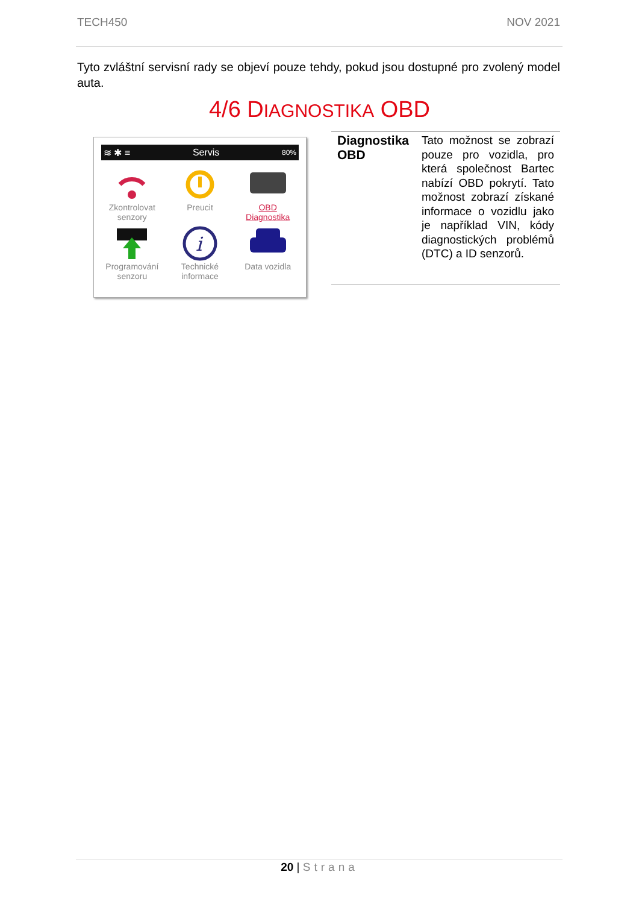TECH450 NOV 2021
Tyto zvláštní servisní rady se objeví pouze tehdy, pokud jsou dostupné pro zvolený model auta.
4/6 DIAGNOSTIKA OBD
≋ ✱ ≡ Servis 80%
Zkontrolovat senzory
Preucit
OBD Diagnostika
Programování senzoru
i
Technické informace
Data vozidla
| Diagnostika OBD | Tato možnost se zobrazí pouze pro vozidla, pro která společnost Bartec nabízí OBD pokrytí. Tato možnost zobrazí získané informace o vozidlu jako je například VIN, kódy diagnostických problémů (DTC) a ID senzorů. |
20 | Strana